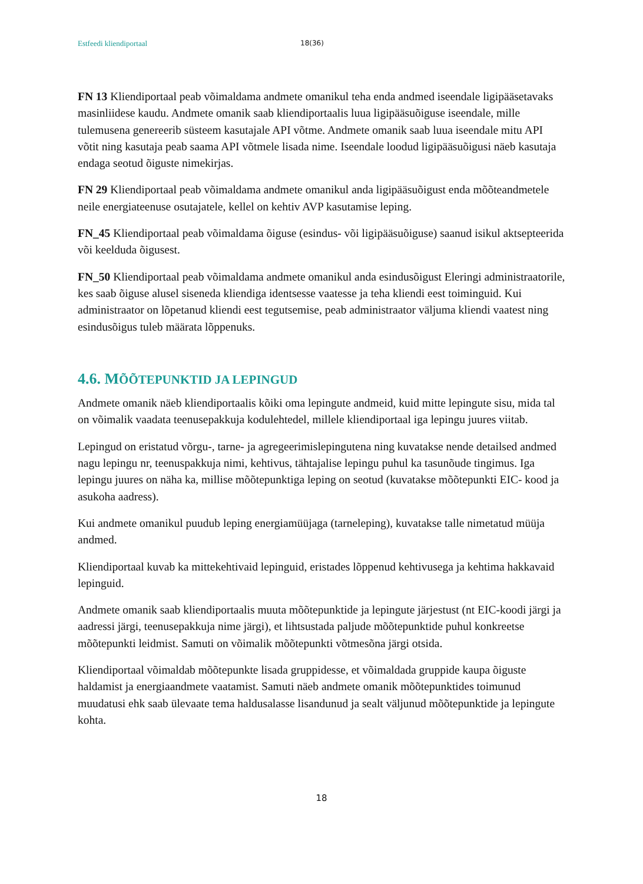Estfeedi kliendiportaal 18(36)
FN 13 Kliendiportaal peab võimaldama andmete omanikul teha enda andmed iseendale ligipääsetavaks masinliidese kaudu. Andmete omanik saab kliendiportaalis luua ligipääsuõiguse iseendale, mille tulemusena genereerib süsteem kasutajale API võtme. Andmete omanik saab luua iseendale mitu API võtit ning kasutaja peab saama API võtmele lisada nime. Iseendale loodud ligipääsuõigusi näeb kasutaja endaga seotud õiguste nimekirjas.
FN 29 Kliendiportaal peab võimaldama andmete omanikul anda ligipääsuõigust enda mõõteandmetele neile energiateenuse osutajatele, kellel on kehtiv AVP kasutamise leping.
FN_45 Kliendiportaal peab võimaldama õiguse (esindus- või ligipääsuõiguse) saanud isikul aktsepteerida või keelduda õigusest.
FN_50 Kliendiportaal peab võimaldama andmete omanikul anda esindusõigust Eleringi administraatorile, kes saab õiguse alusel siseneda kliendiga identsesse vaatesse ja teha kliendi eest toiminguid. Kui administraator on lõpetanud kliendi eest tegutsemise, peab administraator väljuma kliendi vaatest ning esindusõigus tuleb määrata lõppenuks.
4.6. MÕÕTEPUNKTID JA LEPINGUD
Andmete omanik näeb kliendiportaalis kõiki oma lepingute andmeid, kuid mitte lepingute sisu, mida tal on võimalik vaadata teenusepakkuja kodulehtedel, millele kliendiportaal iga lepingu juures viitab.
Lepingud on eristatud võrgu-, tarne- ja agregeerimislepingutena ning kuvatakse nende detailsed andmed nagu lepingu nr, teenuspakkuja nimi, kehtivus, tähtajalise lepingu puhul ka tasunõude tingimus. Iga lepingu juures on näha ka, millise mõõtepunktiga leping on seotud (kuvatakse mõõtepunkti EIC- kood ja asukoha aadress).
Kui andmete omanikul puudub leping energiamüüjaga (tarneleping), kuvatakse talle nimetatud müüja andmed.
Kliendiportaal kuvab ka mittekehtivaid lepinguid, eristades lõppenud kehtivusega ja kehtima hakkavaid lepinguid.
Andmete omanik saab kliendiportaalis muuta mõõtepunktide ja lepingute järjestust (nt EIC-koodi järgi ja aadressi järgi, teenusepakkuja nime järgi), et lihtsustada paljude mõõtepunktide puhul konkreetse mõõtepunkti leidmist. Samuti on võimalik mõõtepunkti võtmesõna järgi otsida.
Kliendiportaal võimaldab mõõtepunkte lisada gruppidesse, et võimaldada gruppide kaupa õiguste haldamist ja energiaandmete vaatamist. Samuti näeb andmete omanik mõõtepunktides toimunud muudatusi ehk saab ülevaate tema haldusalasse lisandunud ja sealt väljunud mõõtepunktide ja lepingute kohta.
18